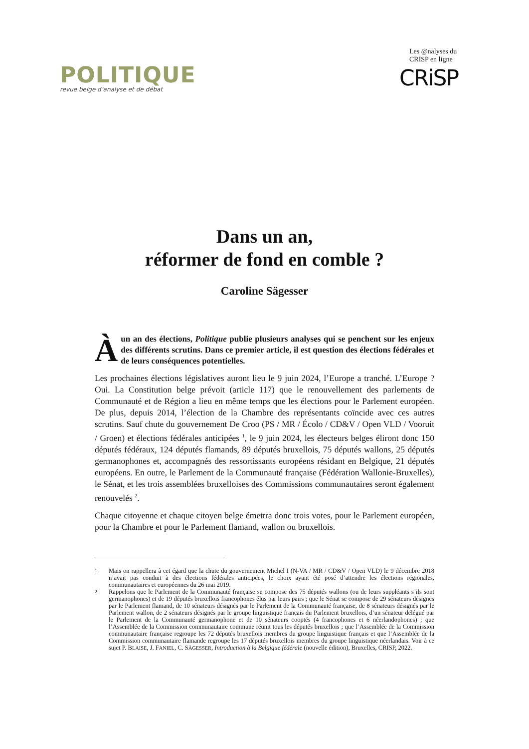POLITIQUE
revue belge d’analyse et de débat
Les @nalyses du CRISP en ligne
CRiSP
Dans un an,
réformer de fond en comble ?
Caroline Sägesser
À un an des élections, Politique publie plusieurs analyses qui se penchent sur les enjeux des différents scrutins. Dans ce premier article, il est question des élections fédérales et de leurs conséquences potentielles.
Les prochaines élections législatives auront lieu le 9 juin 2024, l’Europe a tranché. L’Europe ? Oui. La Constitution belge prévoit (article 117) que le renouvellement des parlements de Communauté et de Région a lieu en même temps que les élections pour le Parlement européen. De plus, depuis 2014, l’élection de la Chambre des représentants coïncide avec ces autres scrutins. Sauf chute du gouvernement De Croo (PS / MR / Écolo / CD&V / Open VLD / Vooruit / Groen) et élections fédérales anticipées <sup>1</sup>, le 9 juin 2024, les électeurs belges éliront donc 150 députés fédéraux, 124 députés flamands, 89 députés bruxellois, 75 députés wallons, 25 députés germanophones et, accompagnés des ressortissants européens résidant en Belgique, 21 députés européens. En outre, le Parlement de la Communauté française (Fédération Wallonie-Bruxelles), le Sénat, et les trois assemblées bruxelloises des Commissions communautaires seront également renouvelés <sup>2</sup>.
Chaque citoyenne et chaque citoyen belge émettra donc trois votes, pour le Parlement européen, pour la Chambre et pour le Parlement flamand, wallon ou bruxellois.
1 Mais on rappellera à cet égard que la chute du gouvernement Michel I (N-VA / MR / CD&V / Open VLD) le 9 décembre 2018 n’avait pas conduit à des élections fédérales anticipées, le choix ayant été posé d’attendre les élections régionales, communautaires et européennes du 26 mai 2019.
2 Rappelons que le Parlement de la Communauté française se compose des 75 députés wallons (ou de leurs suppléants s’ils sont germanophones) et de 19 députés bruxellois francophones élus par leurs pairs ; que le Sénat se compose de 29 sénateurs désignés par le Parlement flamand, de 10 sénateurs désignés par le Parlement de la Communauté française, de 8 sénateurs désignés par le Parlement wallon, de 2 sénateurs désignés par le groupe linguistique français du Parlement bruxellois, d’un sénateur délégué par le Parlement de la Communauté germanophone et de 10 sénateurs cooptés (4 francophones et 6 néerlandophones) ; que l’Assemblée de la Commission communautaire commune réunit tous les députés bruxellois ; que l’Assemblée de la Commission communautaire française regroupe les 72 députés bruxellois membres du groupe linguistique français et que l’Assemblée de la Commission communautaire flamande regroupe les 17 députés bruxellois membres du groupe linguistique néerlandais. Voir à ce sujet P. BLAISE, J. FANIEL, C. SÄGESSER, Introduction à la Belgique fédérale (nouvelle édition), Bruxelles, CRISP, 2022.